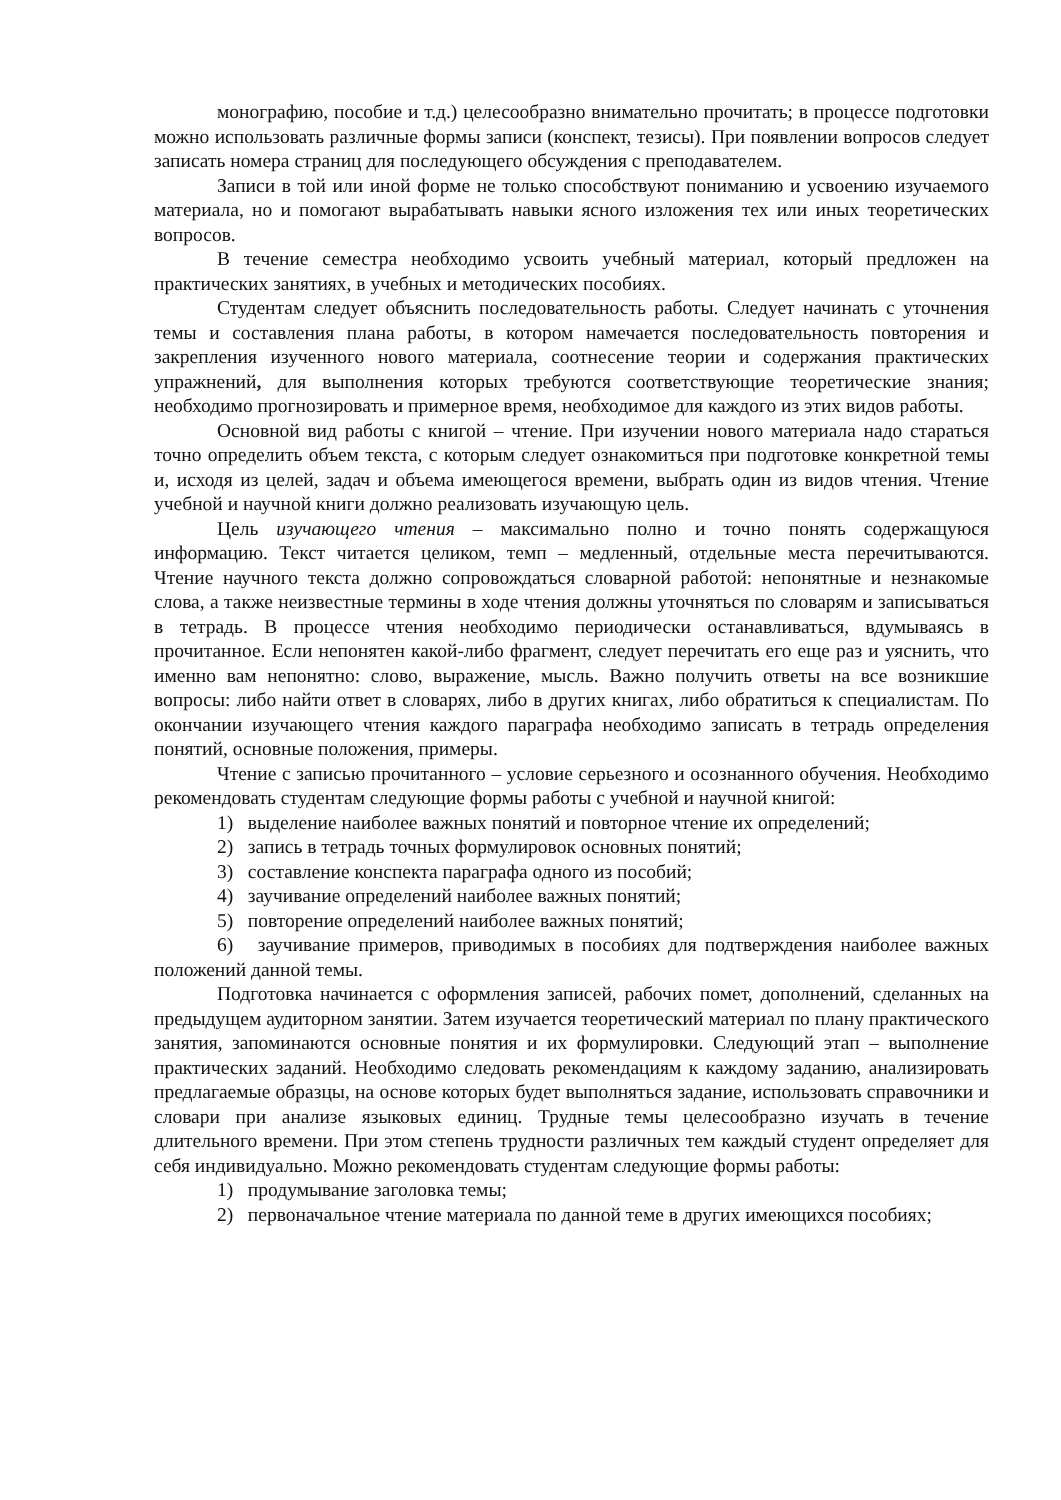монографию, пособие и т.д.) целесообразно внимательно прочитать; в процессе подготовки можно использовать различные формы записи (конспект, тезисы). При появлении вопросов следует записать номера страниц для последующего обсуждения с преподавателем.
Записи в той или иной форме не только способствуют пониманию и усвоению изучаемого материала, но и помогают вырабатывать навыки ясного изложения тех или иных теоретических вопросов.
В течение семестра необходимо усвоить учебный материал, который предложен на практических занятиях, в учебных и методических пособиях.
Студентам следует объяснить последовательность работы. Следует начинать с уточнения темы и составления плана работы, в котором намечается последовательность повторения и закрепления изученного нового материала, соотнесение теории и содержания практических упражнений, для выполнения которых требуются соответствующие теоретические знания; необходимо прогнозировать и примерное время, необходимое для каждого из этих видов работы.
Основной вид работы с книгой – чтение. При изучении нового материала надо стараться точно определить объем текста, с которым следует ознакомиться при подготовке конкретной темы и, исходя из целей, задач и объема имеющегося времени, выбрать один из видов чтения. Чтение учебной и научной книги должно реализовать изучающую цель.
Цель изучающего чтения – максимально полно и точно понять содержащуюся информацию. Текст читается целиком, темп – медленный, отдельные места перечитываются. Чтение научного текста должно сопровождаться словарной работой: непонятные и незнакомые слова, а также неизвестные термины в ходе чтения должны уточняться по словарям и записываться в тетрадь. В процессе чтения необходимо периодически останавливаться, вдумываясь в прочитанное. Если непонятен какой-либо фрагмент, следует перечитать его еще раз и уяснить, что именно вам непонятно: слово, выражение, мысль. Важно получить ответы на все возникшие вопросы: либо найти ответ в словарях, либо в других книгах, либо обратиться к специалистам. По окончании изучающего чтения каждого параграфа необходимо записать в тетрадь определения понятий, основные положения, примеры.
Чтение с записью прочитанного – условие серьезного и осознанного обучения. Необходимо рекомендовать студентам следующие формы работы с учебной и научной книгой:
1) выделение наиболее важных понятий и повторное чтение их определений;
2) запись в тетрадь точных формулировок основных понятий;
3) составление конспекта параграфа одного из пособий;
4) заучивание определений наиболее важных понятий;
5) повторение определений наиболее важных понятий;
6) заучивание примеров, приводимых в пособиях для подтверждения наиболее важных положений данной темы.
Подготовка начинается с оформления записей, рабочих помет, дополнений, сделанных на предыдущем аудиторном занятии. Затем изучается теоретический материал по плану практического занятия, запоминаются основные понятия и их формулировки. Следующий этап – выполнение практических заданий. Необходимо следовать рекомендациям к каждому заданию, анализировать предлагаемые образцы, на основе которых будет выполняться задание, использовать справочники и словари при анализе языковых единиц. Трудные темы целесообразно изучать в течение длительного времени. При этом степень трудности различных тем каждый студент определяет для себя индивидуально. Можно рекомендовать студентам следующие формы работы:
1) продумывание заголовка темы;
2) первоначальное чтение материала по данной теме в других имеющихся пособиях;